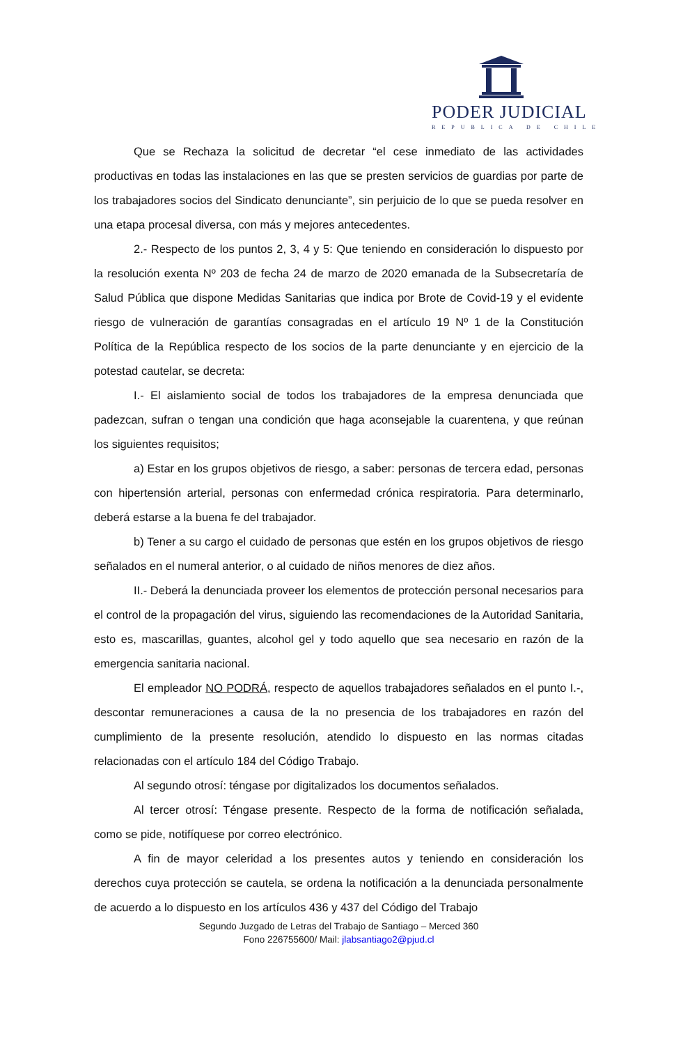PODER JUDICIAL
REPUBLICA DE CHILE
Que se Rechaza la solicitud de decretar “el cese inmediato de las actividades productivas en todas las instalaciones en las que se presten servicios de guardias por parte de los trabajadores socios del Sindicato denunciante”, sin perjuicio de lo que se pueda resolver en una etapa procesal diversa, con más y mejores antecedentes.
2.- Respecto de los puntos 2, 3, 4 y 5: Que teniendo en consideración lo dispuesto por la resolución exenta Nº 203 de fecha 24 de marzo de 2020 emanada de la Subsecretaría de Salud Pública que dispone Medidas Sanitarias que indica por Brote de Covid-19 y el evidente riesgo de vulneración de garantías consagradas en el artículo 19 Nº 1 de la Constitución Política de la República respecto de los socios de la parte denunciante y en ejercicio de la potestad cautelar, se decreta:
I.- El aislamiento social de todos los trabajadores de la empresa denunciada que padezcan, sufran o tengan una condición que haga aconsejable la cuarentena, y que reúnan los siguientes requisitos;
a) Estar en los grupos objetivos de riesgo, a saber: personas de tercera edad, personas con hipertensión arterial, personas con enfermedad crónica respiratoria. Para determinarlo, deberá estarse a la buena fe del trabajador.
b) Tener a su cargo el cuidado de personas que estén en los grupos objetivos de riesgo señalados en el numeral anterior, o al cuidado de niños menores de diez años.
II.- Deberá la denunciada proveer los elementos de protección personal necesarios para el control de la propagación del virus, siguiendo las recomendaciones de la Autoridad Sanitaria, esto es, mascarillas, guantes, alcohol gel y todo aquello que sea necesario en razón de la emergencia sanitaria nacional.
El empleador NO PODRÁ, respecto de aquellos trabajadores señalados en el punto I.-, descontar remuneraciones a causa de la no presencia de los trabajadores en razón del cumplimiento de la presente resolución, atendido lo dispuesto en las normas citadas relacionadas con el artículo 184 del Código Trabajo.
Al segundo otrosí: téngase por digitalizados los documentos señalados.
Al tercer otrosí: Téngase presente. Respecto de la forma de notificación señalada, como se pide, notifíquese por correo electrónico.
A fin de mayor celeridad a los presentes autos y teniendo en consideración los derechos cuya protección se cautela, se ordena la notificación a la denunciada personalmente de acuerdo a lo dispuesto en los artículos 436 y 437 del Código del Trabajo
Segundo Juzgado de Letras del Trabajo de Santiago – Merced 360
Fono 226755600/ Mail: jlabsantiago2@pjud.cl